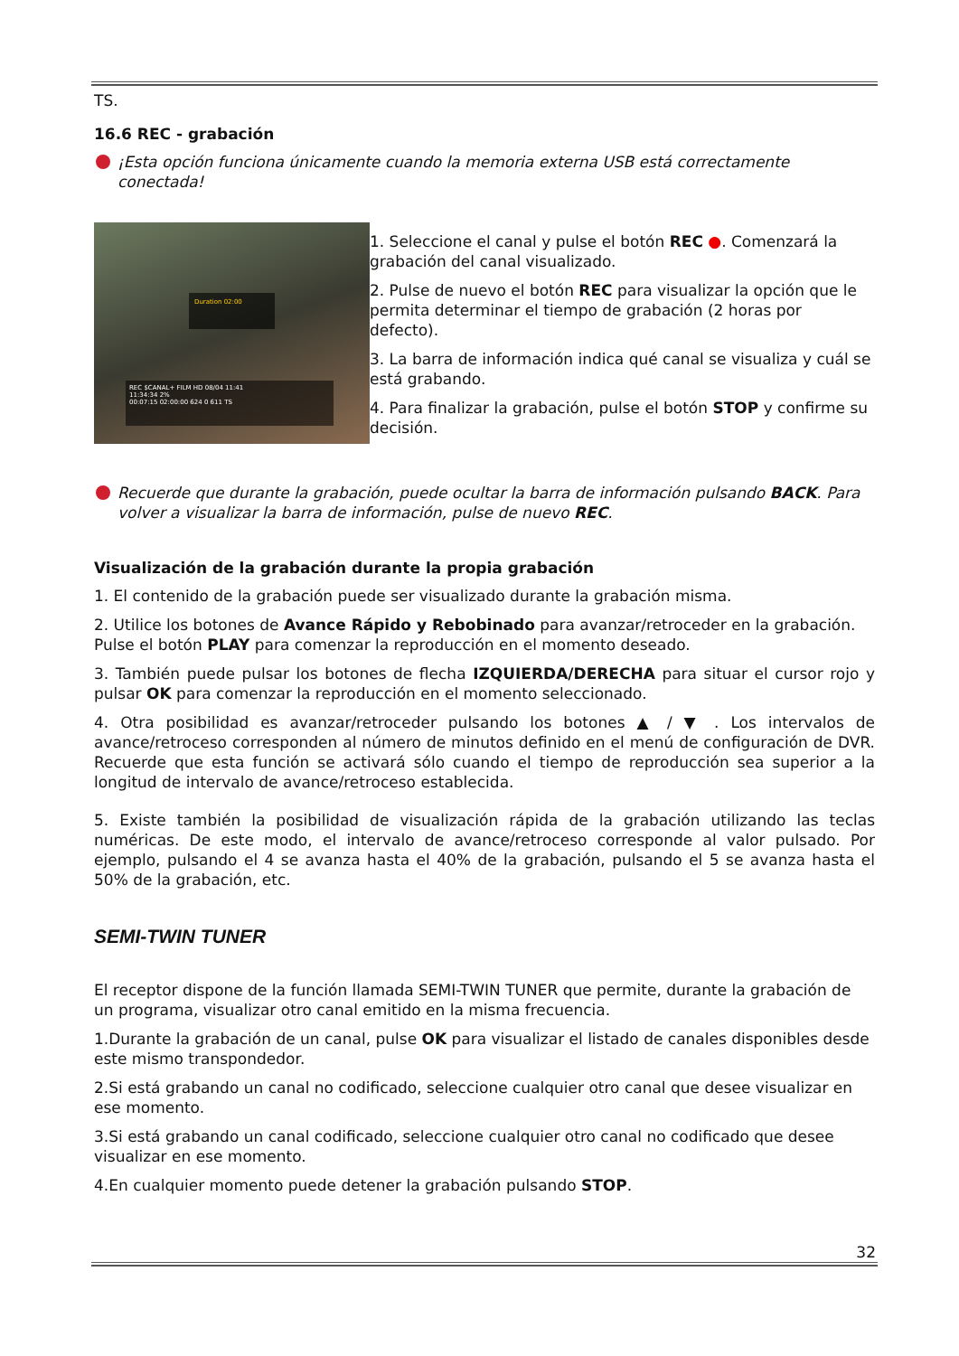TS.
16.6 REC - grabación
¡Esta opción funciona únicamente cuando la memoria externa USB está correctamente conectada!
Duration 02:00
REC $CANAL+ FILM HD 08/04 11:41
11:34:34 2%
00:07:15 02:00:00 624 0 611 TS
1. Seleccione el canal y pulse el botón REC ●. Comenzará la grabación del canal visualizado.
2. Pulse de nuevo el botón REC para visualizar la opción que le permita determinar el tiempo de grabación (2 horas por defecto).
3. La barra de información indica qué canal se visualiza y cuál se está grabando.
4. Para finalizar la grabación, pulse el botón STOP y confirme su decisión.
Recuerde que durante la grabación, puede ocultar la barra de información pulsando BACK. Para volver a visualizar la barra de información, pulse de nuevo REC.
Visualización de la grabación durante la propia grabación
1. El contenido de la grabación puede ser visualizado durante la grabación misma.
2. Utilice los botones de Avance Rápido y Rebobinado para avanzar/retroceder en la grabación. Pulse el botón PLAY para comenzar la reproducción en el momento deseado.
3. También puede pulsar los botones de flecha IZQUIERDA/DERECHA para situar el cursor rojo y pulsar OK para comenzar la reproducción en el momento seleccionado.
4. Otra posibilidad es avanzar/retroceder pulsando los botones ▲ / ▼ . Los intervalos de avance/retroceso corresponden al número de minutos definido en el menú de configuración de DVR. Recuerde que esta función se activará sólo cuando el tiempo de reproducción sea superior a la longitud de intervalo de avance/retroceso establecida.
5. Existe también la posibilidad de visualización rápida de la grabación utilizando las teclas numéricas. De este modo, el intervalo de avance/retroceso corresponde al valor pulsado. Por ejemplo, pulsando el 4 se avanza hasta el 40% de la grabación, pulsando el 5 se avanza hasta el 50% de la grabación, etc.
SEMI-TWIN TUNER
El receptor dispone de la función llamada SEMI-TWIN TUNER que permite, durante la grabación de un programa, visualizar otro canal emitido en la misma frecuencia.
1.Durante la grabación de un canal, pulse OK para visualizar el listado de canales disponibles desde este mismo transpondedor.
2.Si está grabando un canal no codificado, seleccione cualquier otro canal que desee visualizar en ese momento.
3.Si está grabando un canal codificado, seleccione cualquier otro canal no codificado que desee visualizar en ese momento.
4.En cualquier momento puede detener la grabación pulsando STOP.
32